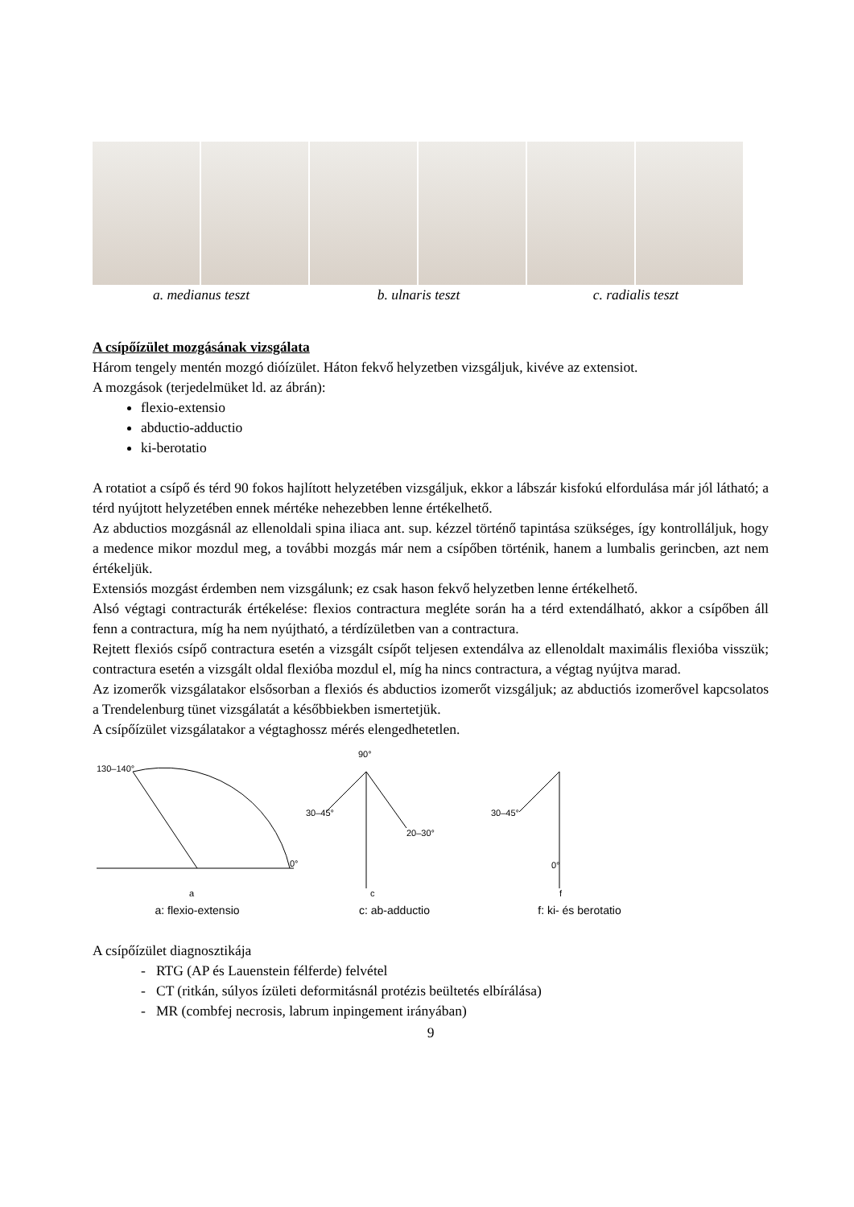a. medianus teszt b. ulnaris teszt c. radialis teszt
A csípőízület mozgásának vizsgálata
Három tengely mentén mozgó dióízület. Háton fekvő helyzetben vizsgáljuk, kivéve az extensiot.
A mozgások (terjedelmüket ld. az ábrán):
flexio-extensio
abductio-adductio
ki-berotatio
A rotatiot a csípő és térd 90 fokos hajlított helyzetében vizsgáljuk, ekkor a lábszár kisfokú elfordulása már jól látható; a térd nyújtott helyzetében ennek mértéke nehezebben lenne értékelhető.
Az abductios mozgásnál az ellenoldali spina iliaca ant. sup. kézzel történő tapintása szükséges, így kontrolláljuk, hogy a medence mikor mozdul meg, a további mozgás már nem a csípőben történik, hanem a lumbalis gerincben, azt nem értékeljük.
Extensiós mozgást érdemben nem vizsgálunk; ez csak hason fekvő helyzetben lenne értékelhető.
Alsó végtagi contracturák értékelése: flexios contractura megléte során ha a térd extendálható, akkor a csípőben áll fenn a contractura, míg ha nem nyújtható, a térdízületben van a contractura.
Rejtett flexiós csípő contractura esetén a vizsgált csípőt teljesen extendálva az ellenoldalt maximális flexióba visszük; contractura esetén a vizsgált oldal flexióba mozdul el, míg ha nincs contractura, a végtag nyújtva marad.
Az izomerők vizsgálatakor elsősorban a flexiós és abductios izomerőt vizsgáljuk; az abductiós izomerővel kapcsolatos a Trendelenburg tünet vizsgálatát a későbbiekben ismertetjük.
A csípőízület vizsgálatakor a végtaghossz mérés elengedhetetlen.
130–140°
0°
a
a: flexio-extensio
90°
30–45°
20–30°
c
c: ab-adductio
30–45°
0°
f
f: ki- és berotatio
A csípőízület diagnosztikája
- RTG (AP és Lauenstein félferde) felvétel
- CT (ritkán, súlyos ízületi deformitásnál protézis beültetés elbírálása)
- MR (combfej necrosis, labrum inpingement irányában)
9